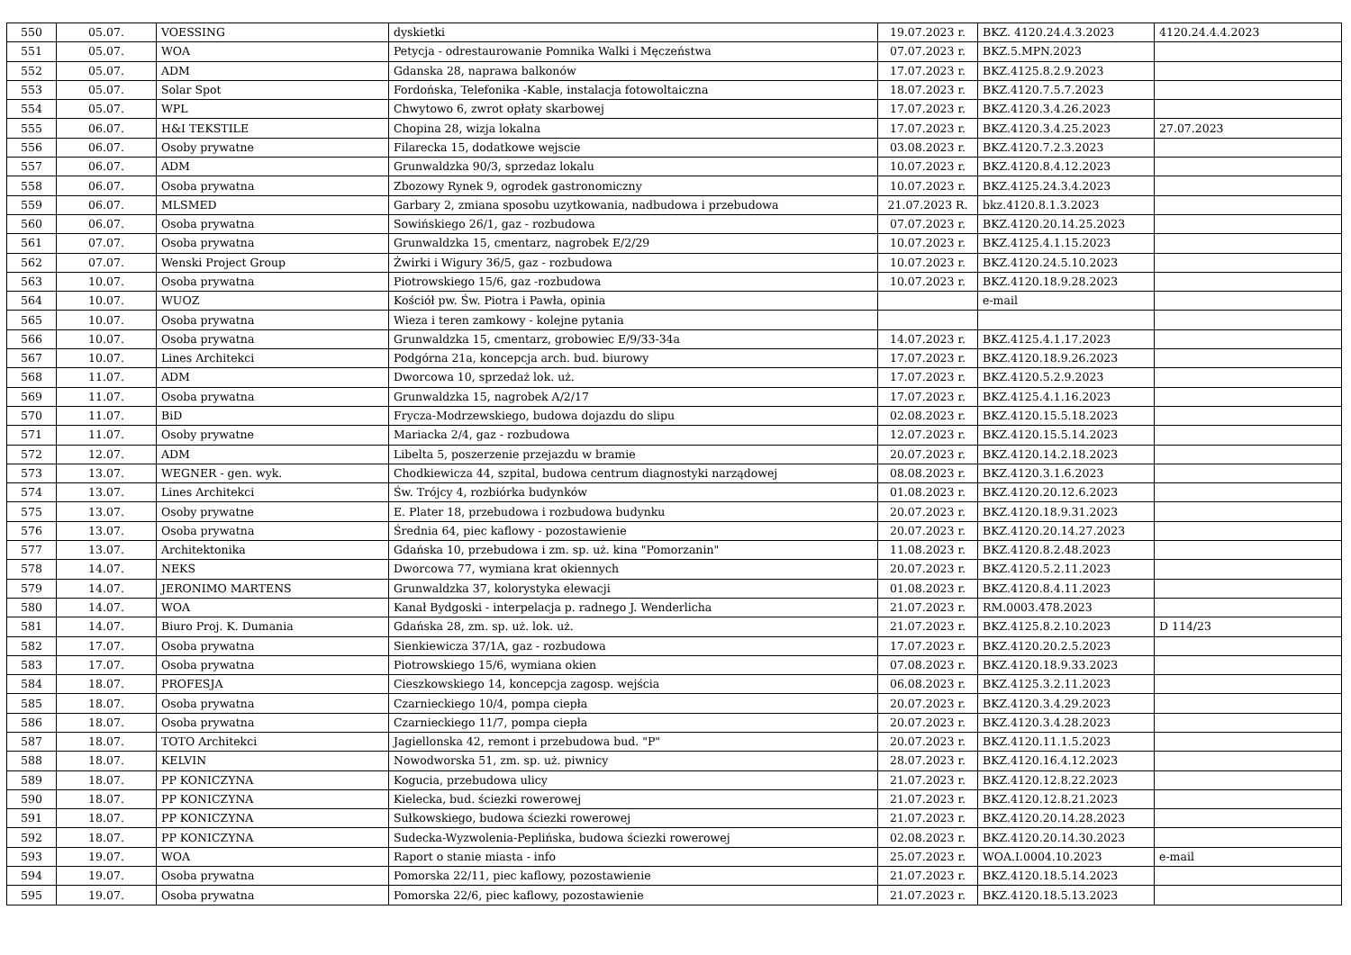| 550 | 05.07. | VOESSING | dyskietki | 19.07.2023 r. | BKZ. 4120.24.4.3.2023 | 4120.24.4.4.2023 |
| 551 | 05.07. | WOA | Petycja - odrestaurowanie Pomnika Walki i Męczeństwa | 07.07.2023 r. | BKZ.5.MPN.2023 | |
| 552 | 05.07. | ADM | Gdanska 28, naprawa balkonów | 17.07.2023 r. | BKZ.4125.8.2.9.2023 | |
| 553 | 05.07. | Solar Spot | Fordońska, Telefonika -Kable, instalacja fotowoltaiczna | 18.07.2023 r. | BKZ.4120.7.5.7.2023 | |
| 554 | 05.07. | WPL | Chwytowo 6, zwrot opłaty skarbowej | 17.07.2023 r. | BKZ.4120.3.4.26.2023 | |
| 555 | 06.07. | H&I TEKSTILE | Chopina 28, wizja lokalna | 17.07.2023 r. | BKZ.4120.3.4.25.2023 | 27.07.2023 |
| 556 | 06.07. | Osoby prywatne | Filarecka 15, dodatkowe wejscie | 03.08.2023 r. | BKZ.4120.7.2.3.2023 | |
| 557 | 06.07. | ADM | Grunwaldzka 90/3, sprzedaz lokalu | 10.07.2023 r. | BKZ.4120.8.4.12.2023 | |
| 558 | 06.07. | Osoba prywatna | Zbozowy Rynek 9, ogrodek gastronomiczny | 10.07.2023 r. | BKZ.4125.24.3.4.2023 | |
| 559 | 06.07. | MLSMED | Garbary 2, zmiana sposobu uzytkowania, nadbudowa i przebudowa | 21.07.2023 R. | bkz.4120.8.1.3.2023 | |
| 560 | 06.07. | Osoba prywatna | Sowińskiego 26/1, gaz - rozbudowa | 07.07.2023 r. | BKZ.4120.20.14.25.2023 | |
| 561 | 07.07. | Osoba prywatna | Grunwaldzka 15, cmentarz, nagrobek E/2/29 | 10.07.2023 r. | BKZ.4125.4.1.15.2023 | |
| 562 | 07.07. | Wenski Project Group | Żwirki i Wigury 36/5, gaz - rozbudowa | 10.07.2023 r. | BKZ.4120.24.5.10.2023 | |
| 563 | 10.07. | Osoba prywatna | Piotrowskiego 15/6, gaz -rozbudowa | 10.07.2023 r. | BKZ.4120.18.9.28.2023 | |
| 564 | 10.07. | WUOZ | Kościół pw. Św. Piotra i Pawła, opinia | | e-mail | |
| 565 | 10.07. | Osoba prywatna | Wieza i teren zamkowy - kolejne pytania | | | |
| 566 | 10.07. | Osoba prywatna | Grunwaldzka 15, cmentarz, grobowiec E/9/33-34a | 14.07.2023 r. | BKZ.4125.4.1.17.2023 | |
| 567 | 10.07. | Lines Architekci | Podgórna 21a, koncepcja arch. bud. biurowy | 17.07.2023 r. | BKZ.4120.18.9.26.2023 | |
| 568 | 11.07. | ADM | Dworcowa 10, sprzedaż lok. uż. | 17.07.2023 r. | BKZ.4120.5.2.9.2023 | |
| 569 | 11.07. | Osoba prywatna | Grunwaldzka 15, nagrobek A/2/17 | 17.07.2023 r. | BKZ.4125.4.1.16.2023 | |
| 570 | 11.07. | BiD | Frycza-Modrzewskiego, budowa dojazdu do slipu | 02.08.2023 r. | BKZ.4120.15.5.18.2023 | |
| 571 | 11.07. | Osoby prywatne | Mariacka 2/4, gaz - rozbudowa | 12.07.2023 r. | BKZ.4120.15.5.14.2023 | |
| 572 | 12.07. | ADM | Libelta 5, poszerzenie przejazdu w bramie | 20.07.2023 r. | BKZ.4120.14.2.18.2023 | |
| 573 | 13.07. | WEGNER - gen. wyk. | Chodkiewicza 44, szpital, budowa centrum diagnostyki narządowej | 08.08.2023 r. | BKZ.4120.3.1.6.2023 | |
| 574 | 13.07. | Lines Architekci | Św. Trójcy 4, rozbiórka budynków | 01.08.2023 r. | BKZ.4120.20.12.6.2023 | |
| 575 | 13.07. | Osoby prywatne | E. Plater 18, przebudowa i rozbudowa budynku | 20.07.2023 r. | BKZ.4120.18.9.31.2023 | |
| 576 | 13.07. | Osoba prywatna | Średnia 64, piec kaflowy - pozostawienie | 20.07.2023 r. | BKZ.4120.20.14.27.2023 | |
| 577 | 13.07. | Architektonika | Gdańska 10, przebudowa i zm. sp. uż. kina "Pomorzanin" | 11.08.2023 r. | BKZ.4120.8.2.48.2023 | |
| 578 | 14.07. | NEKS | Dworcowa 77, wymiana krat okiennych | 20.07.2023 r. | BKZ.4120.5.2.11.2023 | |
| 579 | 14.07. | JERONIMO MARTENS | Grunwaldzka 37, kolorystyka elewacji | 01.08.2023 r. | BKZ.4120.8.4.11.2023 | |
| 580 | 14.07. | WOA | Kanał Bydgoski - interpelacja p. radnego J. Wenderlicha | 21.07.2023 r. | RM.0003.478.2023 | |
| 581 | 14.07. | Biuro Proj. K. Dumania | Gdańska 28, zm. sp. uż. lok. uż. | 21.07.2023 r. | BKZ.4125.8.2.10.2023 | D 114/23 |
| 582 | 17.07. | Osoba prywatna | Sienkiewicza 37/1A, gaz - rozbudowa | 17.07.2023 r. | BKZ.4120.20.2.5.2023 | |
| 583 | 17.07. | Osoba prywatna | Piotrowskiego 15/6, wymiana okien | 07.08.2023 r. | BKZ.4120.18.9.33.2023 | |
| 584 | 18.07. | PROFESJA | Cieszkowskiego 14, koncepcja zagosp. wejścia | 06.08.2023 r. | BKZ.4125.3.2.11.2023 | |
| 585 | 18.07. | Osoba prywatna | Czarnieckiego 10/4, pompa ciepła | 20.07.2023 r. | BKZ.4120.3.4.29.2023 | |
| 586 | 18.07. | Osoba prywatna | Czarnieckiego 11/7, pompa ciepła | 20.07.2023 r. | BKZ.4120.3.4.28.2023 | |
| 587 | 18.07. | TOTO Architekci | Jagiellonska 42, remont i przebudowa bud. "P" | 20.07.2023 r. | BKZ.4120.11.1.5.2023 | |
| 588 | 18.07. | KELVIN | Nowodworska 51, zm. sp. uż. piwnicy | 28.07.2023 r. | BKZ.4120.16.4.12.2023 | |
| 589 | 18.07. | PP KONICZYNA | Kogucia, przebudowa ulicy | 21.07.2023 r. | BKZ.4120.12.8.22.2023 | |
| 590 | 18.07. | PP KONICZYNA | Kielecka, bud. ściezki rowerowej | 21.07.2023 r. | BKZ.4120.12.8.21.2023 | |
| 591 | 18.07. | PP KONICZYNA | Sułkowskiego, budowa ściezki rowerowej | 21.07.2023 r. | BKZ.4120.20.14.28.2023 | |
| 592 | 18.07. | PP KONICZYNA | Sudecka-Wyzwolenia-Peplińska, budowa ściezki rowerowej | 02.08.2023 r. | BKZ.4120.20.14.30.2023 | |
| 593 | 19.07. | WOA | Raport o stanie miasta - info | 25.07.2023 r. | WOA.I.0004.10.2023 | e-mail |
| 594 | 19.07. | Osoba prywatna | Pomorska 22/11, piec kaflowy, pozostawienie | 21.07.2023 r. | BKZ.4120.18.5.14.2023 | |
| 595 | 19.07. | Osoba prywatna | Pomorska 22/6, piec kaflowy, pozostawienie | 21.07.2023 r. | BKZ.4120.18.5.13.2023 | |